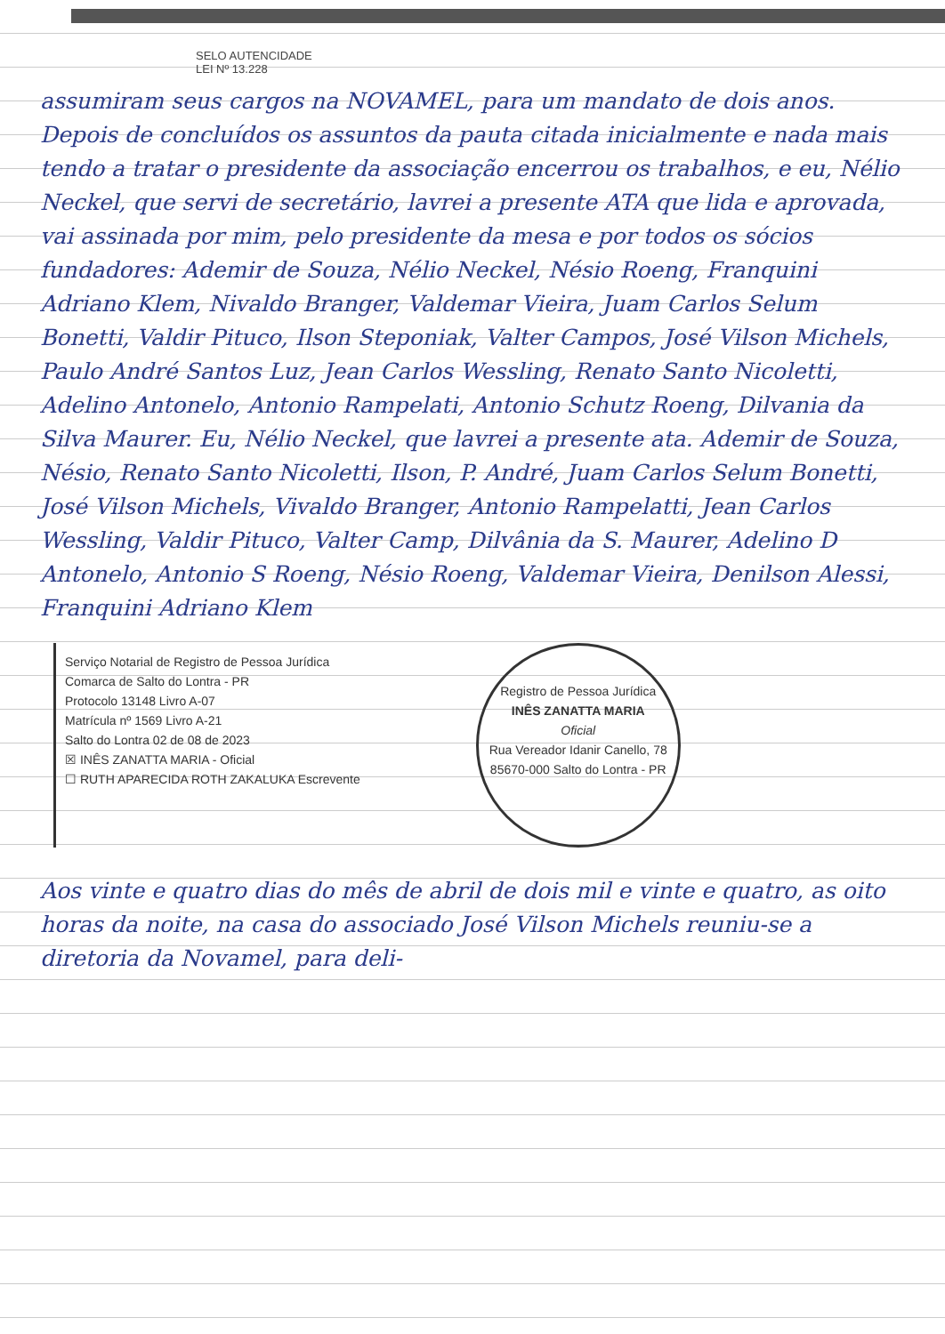SELO AUTENCIDADE
LEI Nº 13.228
assumiram seus cargos na NOVAMEL, para um mandato de dois anos. Depois de concluídos os assuntos da pauta citada inicialmente e nada mais tendo a tratar o presidente da associação encerrou os trabalhos, e eu, Nélio Neckel, que servi de secretário, lavrei a presente ATA que lida e aprovada, vai assinada por mim, pelo presidente da mesa e por todos os sócios fundadores: Ademir de Souza, Nélio Neckel, Nésio Roeng, Franquini Adriano Klem, Nivaldo Branger, Valdemar Vieira, Juam Carlos Selum Bonetti, Valdir Pituco, Ilson Steponiak, Valter Campos, José Vilson Michels, Paulo André Santos Luz, Jean Carlos Wessling, Renato Santo Nicoletti, Adelino Antonelo, Antonio Rampelati, Antonio Schutz Roeng, Dilvania da Silva Maurer. Eu, Nélio Neckel, que lavrei a presente ata. Ademir de Souza, Nésio, Renato Santo Nicoletti, Ilson, P. André, Juam Carlos Selum Bonetti, José Vilson Michels, Vivaldo Branger, Antonio Rampelatti, Jean Carlos Wessling, Valdir Pituco, Valter Camp, Dilvânia da S. Maurer, Adelino D Antonelo, Antonio S Roeng, Nésio Roeng, Valdemar Vieira, Denilson Alessi, Franquini Adriano Klem
Serviço Notarial de Registro de Pessoa Jurídica
Comarca de Salto do Lontra - PR
Protocolo 13148 Livro A-07
Matrícula nº 1569 Livro A-21
Salto do Lontra 02 de 08 de 2023
☒ INÊS ZANATTA MARIA - Oficial
☐ RUTH APARECIDA ROTH ZAKALUKA Escrevente
Registro de Pessoa Jurídica
INÊS ZANATTA MARIA
Oficial
Rua Vereador Idanir Canello, 78
85670-000 Salto do Lontra - PR
Aos vinte e quatro dias do mês de abril de dois mil e vinte e quatro, as oito horas da noite, na casa do associado José Vilson Michels reuniu-se a diretoria da Novamel, para deli-